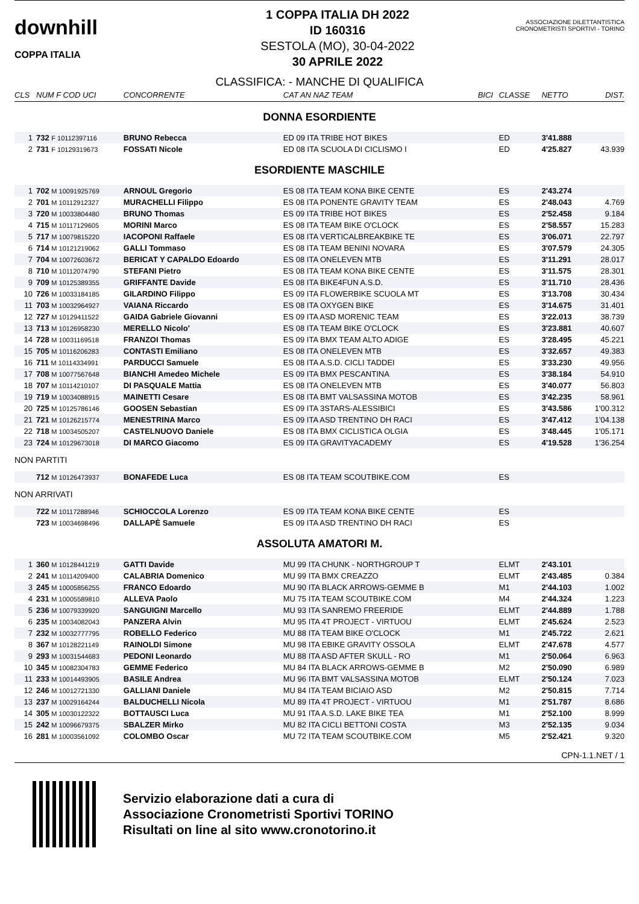downhill
COPPA ITALIA
1 COPPA ITALIA DH 2022
ID 160316
SESTOLA (MO), 30-04-2022
30 APRILE 2022
ASSOCIAZIONE DILETTANTISTICA CRONOMETRISTI SPORTIVI - TORINO
CLASSIFICA: - MANCHE DI QUALIFICA
| CLS | NUM F COD UCI | CONCORRENTE | CAT AN NAZ TEAM | BICI | CLASSE | NETTO | DIST. |
| --- | --- | --- | --- | --- | --- | --- | --- |
| DONNA ESORDIENTE | | | | | | | |
| 1 | 732 F 10112397116 | BRUNO Rebecca | ED 09 ITA TRIBE HOT BIKES | | ED | 3'41.888 | |
| 2 | 731 F 10129319673 | FOSSATI Nicole | ED 08 ITA SCUOLA DI CICLISMO I | | ED | 4'25.827 | 43.939 |
| ESORDIENTE MASCHILE | | | | | | | |
| 1 | 702 M 10091925769 | ARNOUL Gregorio | ES 08 ITA TEAM KONA BIKE CENTE | | ES | 2'43.274 | |
| 2 | 701 M 10112912327 | MURACHELLI Filippo | ES 08 ITA PONENTE GRAVITY TEAM | | ES | 2'48.043 | 4.769 |
| 3 | 720 M 10033804480 | BRUNO Thomas | ES 09 ITA TRIBE HOT BIKES | | ES | 2'52.458 | 9.184 |
| 4 | 715 M 10117129605 | MORINI Marco | ES 08 ITA TEAM BIKE O'CLOCK | | ES | 2'58.557 | 15.283 |
| 5 | 717 M 10079815220 | IACOPONI Raffaele | ES 08 ITA VERTICALBREAKBIKE TE | | ES | 3'06.071 | 22.797 |
| 6 | 714 M 10121219062 | GALLI Tommaso | ES 08 ITA TEAM BENINI NOVARA | | ES | 3'07.579 | 24.305 |
| 7 | 704 M 10072603672 | BERICAT Y CAPALDO Edoardo | ES 08 ITA ONELEVEN MTB | | ES | 3'11.291 | 28.017 |
| 8 | 710 M 10112074790 | STEFANI Pietro | ES 08 ITA TEAM KONA BIKE CENTE | | ES | 3'11.575 | 28.301 |
| 9 | 709 M 10125389355 | GRIFFANTE Davide | ES 08 ITA BIKE4FUN A.S.D. | | ES | 3'11.710 | 28.436 |
| 10 | 726 M 10033184185 | GILARDINO Filippo | ES 09 ITA FLOWERBIKE SCUOLA MT | | ES | 3'13.708 | 30.434 |
| 11 | 703 M 10032964927 | VAIANA Riccardo | ES 08 ITA OXYGEN BIKE | | ES | 3'14.675 | 31.401 |
| 12 | 727 M 10129411522 | GAIDA Gabriele Giovanni | ES 09 ITA ASD MORENIC TEAM | | ES | 3'22.013 | 38.739 |
| 13 | 713 M 10126958230 | MERELLO Nicolo' | ES 08 ITA TEAM BIKE O'CLOCK | | ES | 3'23.881 | 40.607 |
| 14 | 728 M 10031169518 | FRANZOI Thomas | ES 09 ITA BMX TEAM ALTO ADIGE | | ES | 3'28.495 | 45.221 |
| 15 | 705 M 10116206283 | CONTASTI Emiliano | ES 08 ITA ONELEVEN MTB | | ES | 3'32.657 | 49.383 |
| 16 | 711 M 10114334991 | PARDUCCI Samuele | ES 08 ITA A.S.D. CICLI TADDEI | | ES | 3'33.230 | 49.956 |
| 17 | 708 M 10077567648 | BIANCHI Amedeo Michele | ES 09 ITA BMX PESCANTINA | | ES | 3'38.184 | 54.910 |
| 18 | 707 M 10114210107 | DI PASQUALE Mattia | ES 08 ITA ONELEVEN MTB | | ES | 3'40.077 | 56.803 |
| 19 | 719 M 10034088915 | MAINETTI Cesare | ES 08 ITA BMT VALSASSINA MOTOB | | ES | 3'42.235 | 58.961 |
| 20 | 725 M 10125786146 | GOOSEN Sebastian | ES 09 ITA 3STARS-ALESSIBICI | | ES | 3'43.586 | 1'00.312 |
| 21 | 721 M 10126215774 | MENESTRINA Marco | ES 09 ITA ASD TRENTINO DH RACI | | ES | 3'47.412 | 1'04.138 |
| 22 | 718 M 10034505207 | CASTELNUOVO Daniele | ES 08 ITA BMX CICLISTICA OLGIA | | ES | 3'48.445 | 1'05.171 |
| 23 | 724 M 10129673018 | DI MARCO Giacomo | ES 09 ITA GRAVITYACADEMY | | ES | 4'19.528 | 1'36.254 |
| NON PARTITI | | | | | | | |
| | 712 M 10126473937 | BONAFEDE Luca | ES 08 ITA TEAM SCOUTBIKE.COM | | ES | | |
| NON ARRIVATI | | | | | | | |
| | 722 M 10117288946 | SCHIOCCOLA Lorenzo | ES 09 ITA TEAM KONA BIKE CENTE | | ES | | |
| | 723 M 10034698496 | DALLAPÈ Samuele | ES 09 ITA ASD TRENTINO DH RACI | | ES | | |
| ASSOLUTA AMATORI M. | | | | | | | |
| 1 | 360 M 10128441219 | GATTI Davide | MU 99 ITA CHUNK - NORTHGROUP T | | ELMT | 2'43.101 | |
| 2 | 241 M 10114209400 | CALABRIA Domenico | MU 99 ITA BMX CREAZZO | | ELMT | 2'43.485 | 0.384 |
| 3 | 245 M 10005856255 | FRANCO Edoardo | MU 90 ITA BLACK ARROWS-GEMME B | | M1 | 2'44.103 | 1.002 |
| 4 | 231 M 10005589810 | ALLEVA Paolo | MU 75 ITA TEAM SCOUTBIKE.COM | | M4 | 2'44.324 | 1.223 |
| 5 | 236 M 10079339920 | SANGUIGNI Marcello | MU 93 ITA SANREMO FREERIDE | | ELMT | 2'44.889 | 1.788 |
| 6 | 235 M 10034082043 | PANZERA Alvin | MU 95 ITA 4T PROJECT - VIRTUOU | | ELMT | 2'45.624 | 2.523 |
| 7 | 232 M 10032777795 | ROBELLO Federico | MU 88 ITA TEAM BIKE O'CLOCK | | M1 | 2'45.722 | 2.621 |
| 8 | 367 M 10128221149 | RAINOLDI Simone | MU 98 ITA EBIKE GRAVITY OSSOLA | | ELMT | 2'47.678 | 4.577 |
| 9 | 293 M 10031544683 | PEDONI Leonardo | MU 88 ITA ASD AFTER SKULL - RO | | M1 | 2'50.064 | 6.963 |
| 10 | 345 M 10082304783 | GEMME Federico | MU 84 ITA BLACK ARROWS-GEMME B | | M2 | 2'50.090 | 6.989 |
| 11 | 233 M 10014493905 | BASILE Andrea | MU 96 ITA BMT VALSASSINA MOTOB | | ELMT | 2'50.124 | 7.023 |
| 12 | 246 M 10012721330 | GALLIANI Daniele | MU 84 ITA TEAM BICIAIO ASD | | M2 | 2'50.815 | 7.714 |
| 13 | 237 M 10029164244 | BALDUCHELLI Nicola | MU 89 ITA 4T PROJECT - VIRTUOU | | M1 | 2'51.787 | 8.686 |
| 14 | 305 M 10030122322 | BOTTAUSCI Luca | MU 91 ITA A.S.D. LAKE BIKE TEA | | M1 | 2'52.100 | 8.999 |
| 15 | 242 M 10096679375 | SBALZER Mirko | MU 82 ITA CICLI BETTONI COSTA | | M3 | 2'52.135 | 9.034 |
| 16 | 281 M 10003561092 | COLOMBO Oscar | MU 72 ITA TEAM SCOUTBIKE.COM | | M5 | 2'52.421 | 9.320 |
CPN-1.1.NET / 1
Servizio elaborazione dati a cura di
Associazione Cronometristi Sportivi TORINO
Risultati on line al sito www.cronotorino.it